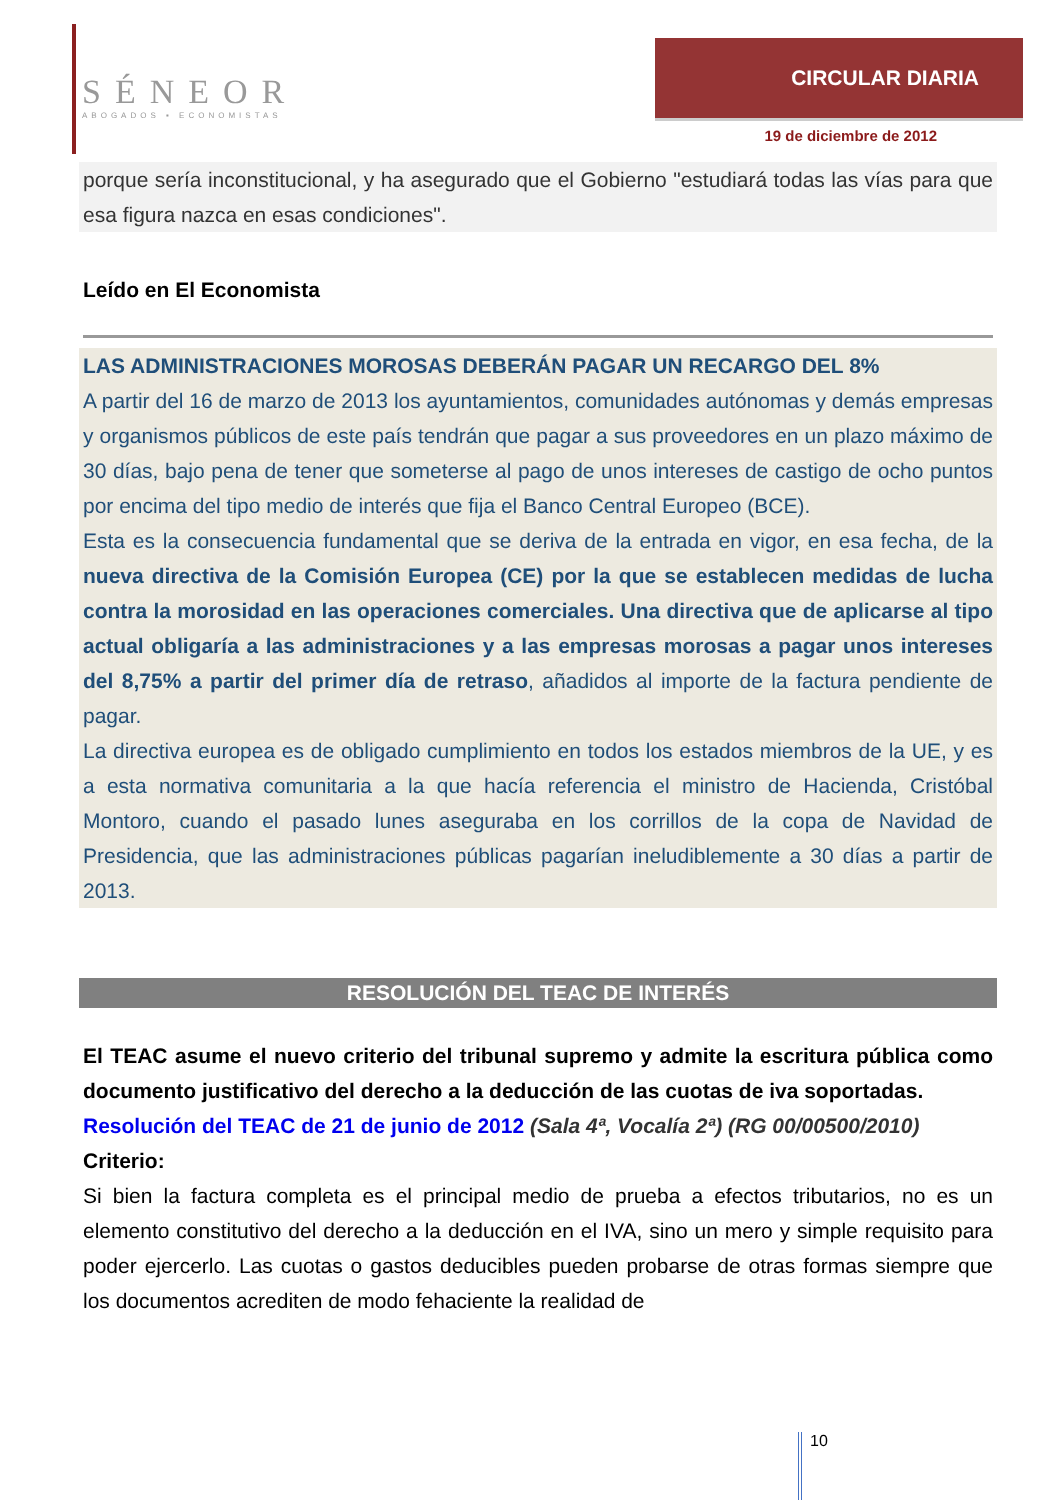SÉNEOR
ABOGADOS ▪ ECONOMISTAS
CIRCULAR DIARIA
19 de diciembre de 2012
porque sería inconstitucional, y ha asegurado que el Gobierno "estudiará todas las vías para que esa figura nazca en esas condiciones".
Leído en El Economista
LAS ADMINISTRACIONES MOROSAS DEBERÁN PAGAR UN RECARGO DEL 8%
A partir del 16 de marzo de 2013 los ayuntamientos, comunidades autónomas y demás empresas y organismos públicos de este país tendrán que pagar a sus proveedores en un plazo máximo de 30 días, bajo pena de tener que someterse al pago de unos intereses de castigo de ocho puntos por encima del tipo medio de interés que fija el Banco Central Europeo (BCE).
Esta es la consecuencia fundamental que se deriva de la entrada en vigor, en esa fecha, de la nueva directiva de la Comisión Europea (CE) por la que se establecen medidas de lucha contra la morosidad en las operaciones comerciales. Una directiva que de aplicarse al tipo actual obligaría a las administraciones y a las empresas morosas a pagar unos intereses del 8,75% a partir del primer día de retraso, añadidos al importe de la factura pendiente de pagar.
La directiva europea es de obligado cumplimiento en todos los estados miembros de la UE, y es a esta normativa comunitaria a la que hacía referencia el ministro de Hacienda, Cristóbal Montoro, cuando el pasado lunes aseguraba en los corrillos de la copa de Navidad de Presidencia, que las administraciones públicas pagarían ineludiblemente a 30 días a partir de 2013.
RESOLUCIÓN DEL TEAC DE INTERÉS
El TEAC asume el nuevo criterio del tribunal supremo y admite la escritura pública como documento justificativo del derecho a la deducción de las cuotas de iva soportadas.
Resolución del TEAC de 21 de junio de 2012 (Sala 4ª, Vocalía 2ª) (RG 00/00500/2010)
Criterio:
Si bien la factura completa es el principal medio de prueba a efectos tributarios, no es un elemento constitutivo del derecho a la deducción en el IVA, sino un mero y simple requisito para poder ejercerlo. Las cuotas o gastos deducibles pueden probarse de otras formas siempre que los documentos acrediten de modo fehaciente la realidad de
10